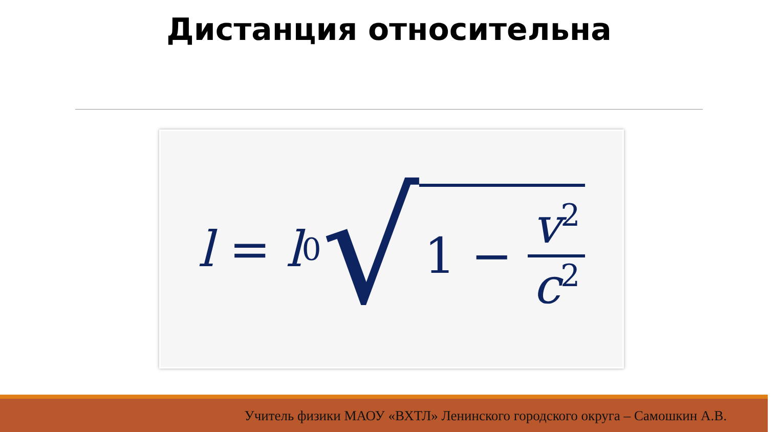Дистанция относительна
l = l<sub>0</sub> √ 1 − v<sup>2</sup> c<sup>2</sup>
Учитель физики МАОУ «ВХТЛ» Ленинского городского округа – Самошкин А.В.